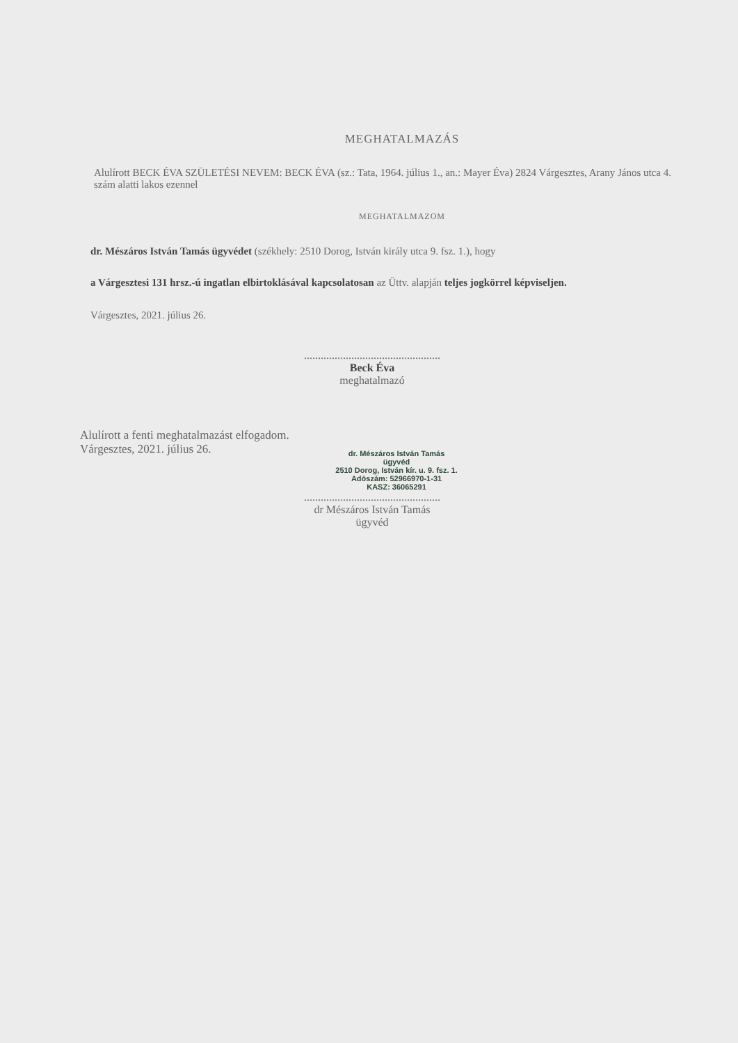MEGHATALMAZÁS
Alulírott BECK ÉVA SZÜLETÉSI NEVEM: BECK ÉVA (sz.: Tata, 1964. július 1., an.: Mayer Éva) 2824 Várgesztes, Arany János utca 4. szám alatti lakos ezennel
MEGHATALMAZOM
dr. Mészáros István Tamás ügyvédet (székhely: 2510 Dorog, István király utca 9. fsz. 1.), hogy
a Várgesztesi 131 hrsz.-ú ingatlan elbirtoklásával kapcsolatosan az Üttv. alapján teljes jogkörrel képviseljen.
Várgesztes, 2021. július 26.
.................................................
Beck Éva
meghatalmazó
Alulírott a fenti meghatalmazást elfogadom.
Várgesztes, 2021. július 26.
dr. Mészáros István Tamás
ügyvéd
2510 Dorog, István kír. u. 9. fsz. 1.
Adószám: 52966970-1-31
KASZ: 36065291
.................................................
dr Mészáros István Tamás
ügyvéd